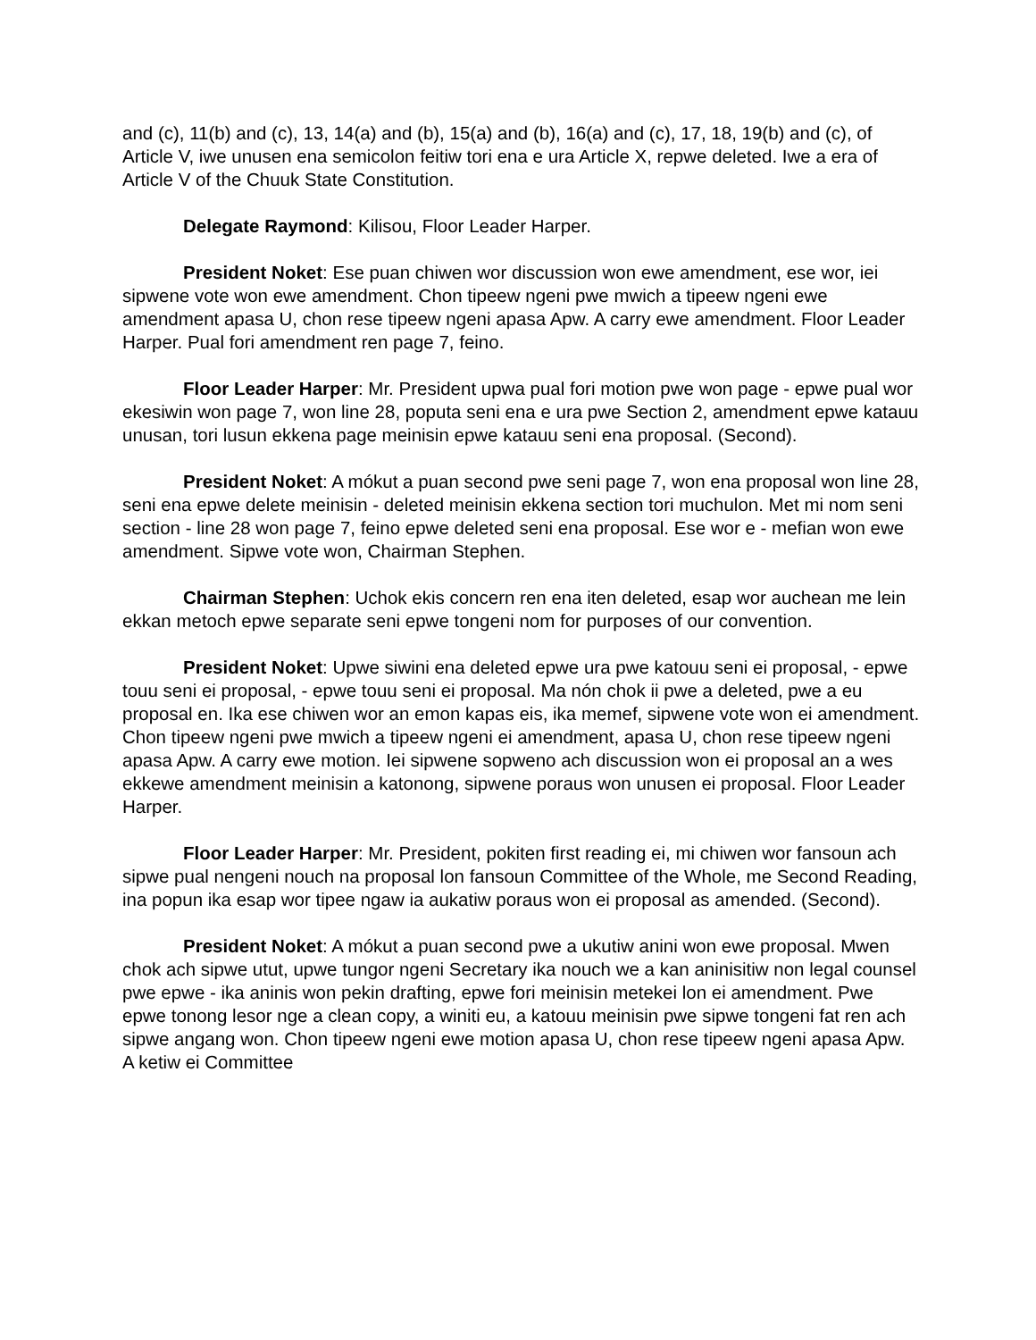and (c), 11(b) and (c), 13, 14(a) and (b), 15(a) and (b), 16(a) and (c), 17, 18, 19(b) and (c), of Article V, iwe unusen ena semicolon feitiw tori ena e ura Article X, repwe deleted. Iwe a era of Article V of the Chuuk State Constitution.
Delegate Raymond: Kilisou, Floor Leader Harper.
President Noket: Ese puan chiwen wor discussion won ewe amendment, ese wor, iei sipwene vote won ewe amendment. Chon tipeew ngeni pwe mwich a tipeew ngeni ewe amendment apasa U, chon rese tipeew ngeni apasa Apw. A carry ewe amendment. Floor Leader Harper. Pual fori amendment ren page 7, feino.
Floor Leader Harper: Mr. President upwa pual fori motion pwe won page - epwe pual wor ekesiwin won page 7, won line 28, poputa seni ena e ura pwe Section 2, amendment epwe katauu unusan, tori lusun ekkena page meinisin epwe katauu seni ena proposal. (Second).
President Noket: A mókut a puan second pwe seni page 7, won ena proposal won line 28, seni ena epwe delete meinisin - deleted meinisin ekkena section tori muchulon. Met mi nom seni section - line 28 won page 7, feino epwe deleted seni ena proposal. Ese wor e - mefian won ewe amendment. Sipwe vote won, Chairman Stephen.
Chairman Stephen: Uchok ekis concern ren ena iten deleted, esap wor auchean me lein ekkan metoch epwe separate seni epwe tongeni nom for purposes of our convention.
President Noket: Upwe siwini ena deleted epwe ura pwe katouu seni ei proposal, - epwe touu seni ei proposal, - epwe touu seni ei proposal. Ma nón chok ii pwe a deleted, pwe a eu proposal en. Ika ese chiwen wor an emon kapas eis, ika memef, sipwene vote won ei amendment. Chon tipeew ngeni pwe mwich a tipeew ngeni ei amendment, apasa U, chon rese tipeew ngeni apasa Apw. A carry ewe motion. Iei sipwene sopweno ach discussion won ei proposal an a wes ekkewe amendment meinisin a katonong, sipwene poraus won unusen ei proposal. Floor Leader Harper.
Floor Leader Harper: Mr. President, pokiten first reading ei, mi chiwen wor fansoun ach sipwe pual nengeni nouch na proposal lon fansoun Committee of the Whole, me Second Reading, ina popun ika esap wor tipee ngaw ia aukatiw poraus won ei proposal as amended. (Second).
President Noket: A mókut a puan second pwe a ukutiw anini won ewe proposal. Mwen chok ach sipwe utut, upwe tungor ngeni Secretary ika nouch we a kan aninisitiw non legal counsel pwe epwe - ika aninis won pekin drafting, epwe fori meinisin metekei lon ei amendment. Pwe epwe tonong lesor nge a clean copy, a winiti eu, a katouu meinisin pwe sipwe tongeni fat ren ach sipwe angang won. Chon tipeew ngeni ewe motion apasa U, chon rese tipeew ngeni apasa Apw. A ketiw ei Committee